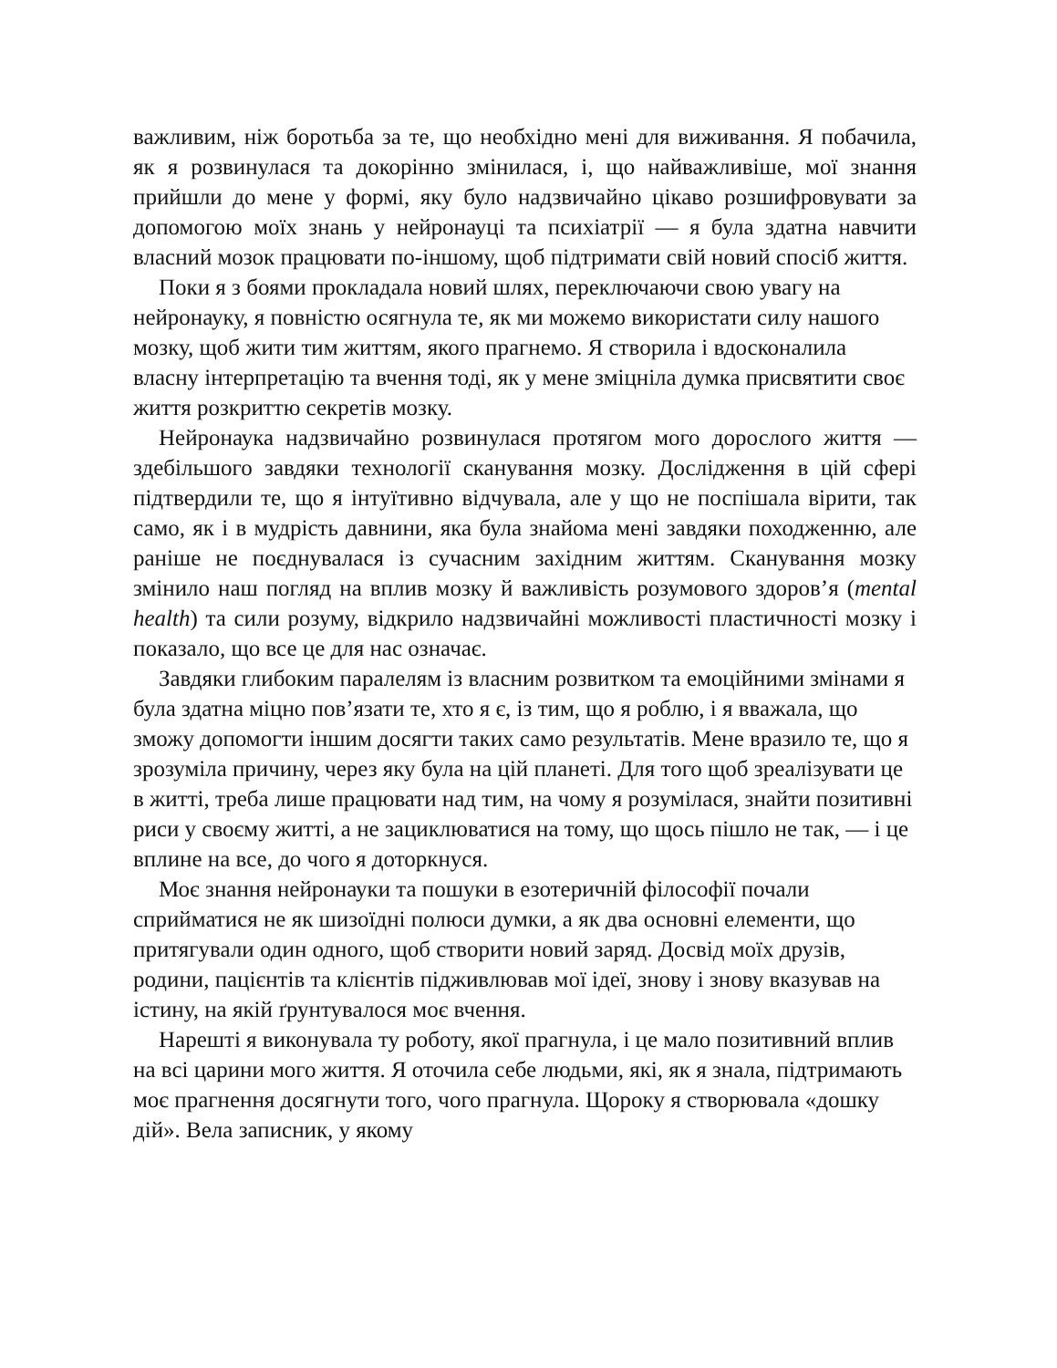важливим, ніж боротьба за те, що необхідно мені для виживання. Я побачила, як я розвинулася та докорінно змінилася, і, що найважливіше, мої знання прийшли до мене у формі, яку було надзвичайно цікаво розшифровувати за допомогою моїх знань у нейронауці та психіатрії — я була здатна навчити власний мозок працювати по-іншому, щоб підтримати свій новий спосіб життя.
Поки я з боями прокладала новий шлях, переключаючи свою увагу на нейронауку, я повністю осягнула те, як ми можемо використати силу нашого мозку, щоб жити тим життям, якого прагнемо. Я створила і вдосконалила власну інтерпретацію та вчення тоді, як у мене зміцніла думка присвятити своє життя розкриттю секретів мозку.
Нейронаука надзвичайно розвинулася протягом мого дорослого життя — здебільшого завдяки технології сканування мозку. Дослідження в цій сфері підтвердили те, що я інтуїтивно відчувала, але у що не поспішала вірити, так само, як і в мудрість давнини, яка була знайома мені завдяки походженню, але раніше не поєднувалася із сучасним західним життям. Сканування мозку змінило наш погляд на вплив мозку й важливість розумового здоров’я (mental health) та сили розуму, відкрило надзвичайні можливості пластичності мозку і показало, що все це для нас означає.
Завдяки глибоким паралелям із власним розвитком та емоційними змінами я була здатна міцно пов’язати те, хто я є, із тим, що я роблю, і я вважала, що зможу допомогти іншим досягти таких само результатів. Мене вразило те, що я зрозуміла причину, через яку була на цій планеті. Для того щоб зреалізувати це в житті, треба лише працювати над тим, на чому я розумілася, знайти позитивні риси у своєму житті, а не зациклюватися на тому, що щось пішло не так, — і це вплине на все, до чого я доторкнуся.
Моє знання нейронауки та пошуки в езотеричній філософії почали сприйматися не як шизоїдні полюси думки, а як два основні елементи, що притягували один одного, щоб створити новий заряд. Досвід моїх друзів, родини, пацієнтів та клієнтів підживлював мої ідеї, знову і знову вказував на істину, на якій ґрунтувалося моє вчення.
Нарешті я виконувала ту роботу, якої прагнула, і це мало позитивний вплив на всі царини мого життя. Я оточила себе людьми, які, як я знала, підтримають моє прагнення досягнути того, чого прагнула. Щороку я створювала «дошку дій». Вела записник, у якому